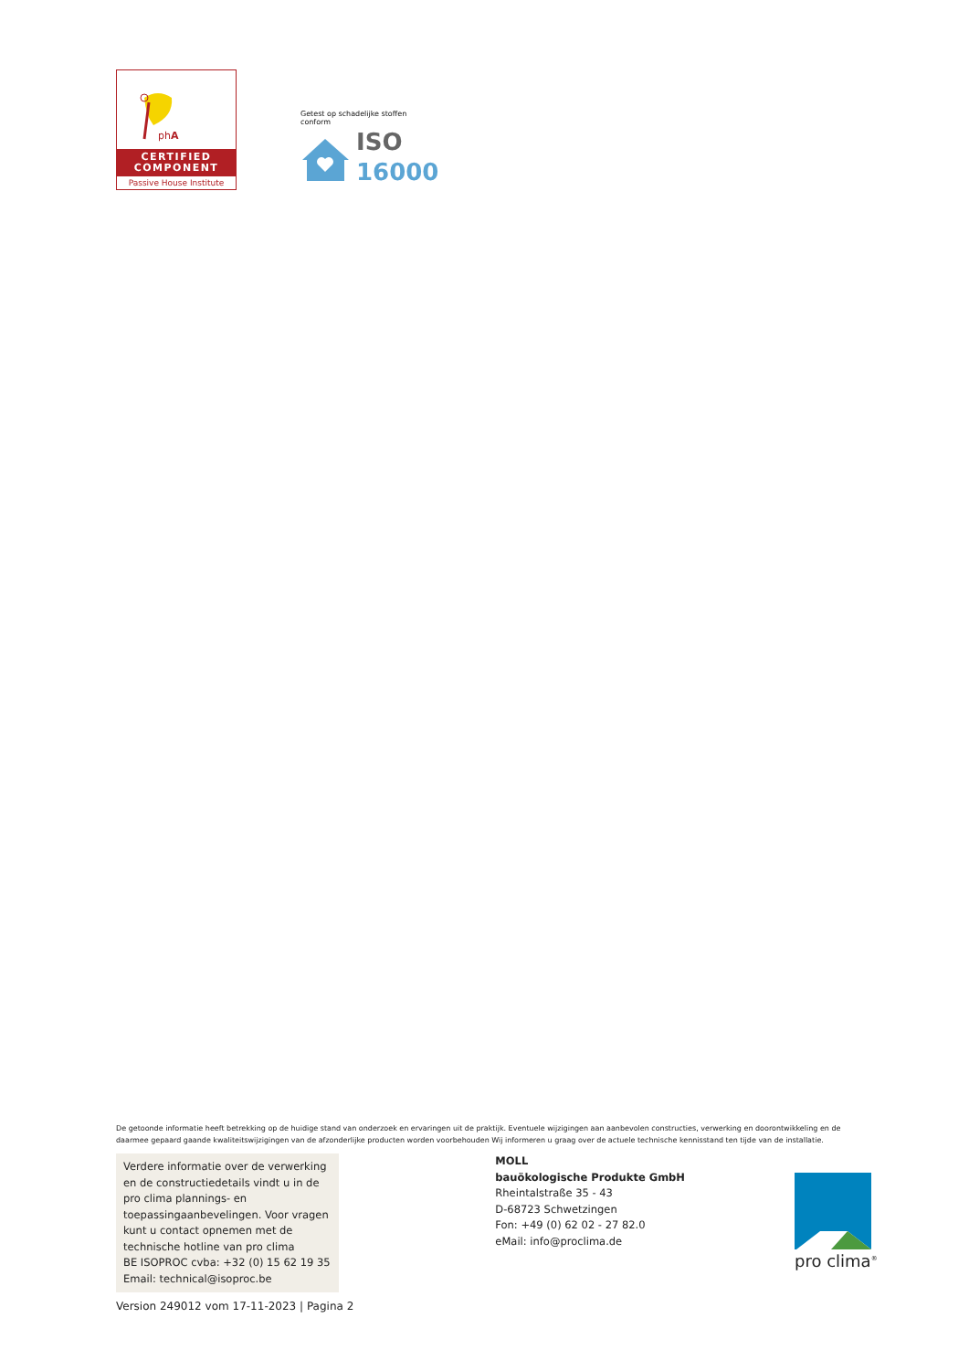phA
CERTIFIED
COMPONENT
Passive House Institute
Getest op schadelijke stoffen
conform
ISO
16000
De getoonde informatie heeft betrekking op de huidige stand van onderzoek en ervaringen uit de praktijk. Eventuele wijzigingen aan aanbevolen constructies, verwerking en doorontwikkeling en de daarmee gepaard gaande kwaliteitswijzigingen van de afzonderlijke producten worden voorbehouden Wij informeren u graag over de actuele technische kennisstand ten tijde van de installatie.
Verdere informatie over de verwerking en de constructiedetails vindt u in de pro clima plannings- en toepassingaanbevelingen. Voor vragen kunt u contact opnemen met de technische hotline van pro clima
BE ISOPROC cvba: +32 (0) 15 62 19 35
Email: technical@isoproc.be
Version 249012 vom 17-11-2023 | Pagina 2
MOLL
bauökologische Produkte GmbH
Rheintalstraße 35 - 43
D-68723 Schwetzingen
Fon: +49 (0) 62 02 - 27 82.0
eMail: info@proclima.de
pro clima<sup>®</sup>